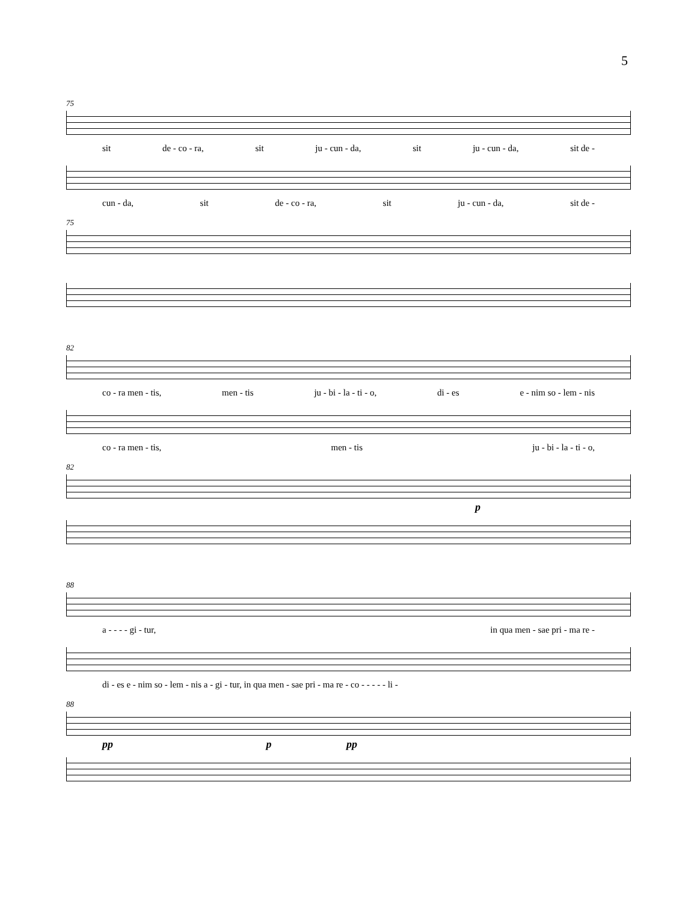5
75
sit de - co - ra, sit ju - cun - da, sit ju - cun - da, sit de -
cun - da, sit de - co - ra, sit ju - cun - da, sit de -
75
82
co - ra men - tis, men - tis ju - bi - la - ti - o, di - es e - nim so - lem - nis
co - ra men - tis, men - tis ju - bi - la - ti - o,
82
p
88
a - - - - gi - tur, in qua men - sae pri - ma re -
di - es e - nim so - lem - nis a - gi - tur, in qua men - sae pri - ma re - co - - - - - li -
88
pp p pp